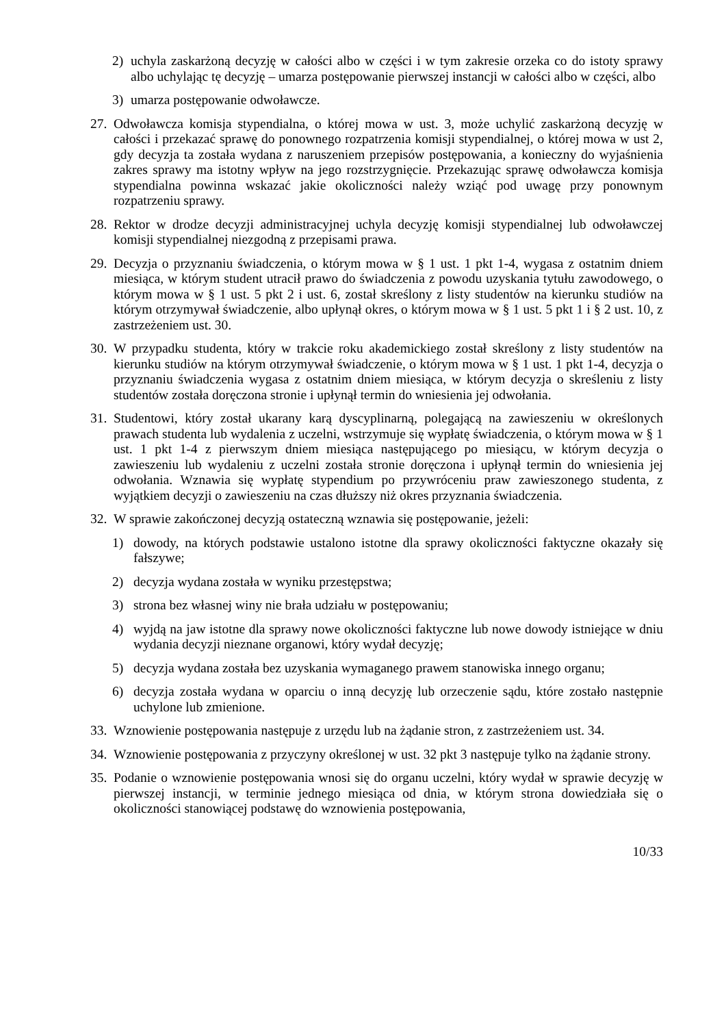2) uchyla zaskarżoną decyzję w całości albo w części i w tym zakresie orzeka co do istoty sprawy albo uchylając tę decyzję – umarza postępowanie pierwszej instancji w całości albo w części, albo
3) umarza postępowanie odwoławcze.
27. Odwoławcza komisja stypendialna, o której mowa w ust. 3, może uchylić zaskarżoną decyzję w całości i przekazać sprawę do ponownego rozpatrzenia komisji stypendialnej, o której mowa w ust 2, gdy decyzja ta została wydana z naruszeniem przepisów postępowania, a konieczny do wyjaśnienia zakres sprawy ma istotny wpływ na jego rozstrzygnięcie. Przekazując sprawę odwoławcza komisja stypendialna powinna wskazać jakie okoliczności należy wziąć pod uwagę przy ponownym rozpatrzeniu sprawy.
28. Rektor w drodze decyzji administracyjnej uchyla decyzję komisji stypendialnej lub odwoławczej komisji stypendialnej niezgodną z przepisami prawa.
29. Decyzja o przyznaniu świadczenia, o którym mowa w § 1 ust. 1 pkt 1-4, wygasa z ostatnim dniem miesiąca, w którym student utracił prawo do świadczenia z powodu uzyskania tytułu zawodowego, o którym mowa w § 1 ust. 5 pkt 2 i ust. 6, został skreślony z listy studentów na kierunku studiów na którym otrzymywał świadczenie, albo upłynął okres, o którym mowa w § 1 ust. 5 pkt 1 i § 2 ust. 10, z zastrzeżeniem ust. 30.
30. W przypadku studenta, który w trakcie roku akademickiego został skreślony z listy studentów na kierunku studiów na którym otrzymywał świadczenie, o którym mowa w § 1 ust. 1 pkt 1-4, decyzja o przyznaniu świadczenia wygasa z ostatnim dniem miesiąca, w którym decyzja o skreśleniu z listy studentów została doręczona stronie i upłynął termin do wniesienia jej odwołania.
31. Studentowi, który został ukarany karą dyscyplinarną, polegającą na zawieszeniu w określonych prawach studenta lub wydalenia z uczelni, wstrzymuje się wypłatę świadczenia, o którym mowa w § 1 ust. 1 pkt 1-4 z pierwszym dniem miesiąca następującego po miesiącu, w którym decyzja o zawieszeniu lub wydaleniu z uczelni została stronie doręczona i upłynął termin do wniesienia jej odwołania. Wznawia się wypłatę stypendium po przywróceniu praw zawieszonego studenta, z wyjątkiem decyzji o zawieszeniu na czas dłuższy niż okres przyznania świadczenia.
32. W sprawie zakończonej decyzją ostateczną wznawia się postępowanie, jeżeli:
1) dowody, na których podstawie ustalono istotne dla sprawy okoliczności faktyczne okazały się fałszywe;
2) decyzja wydana została w wyniku przestępstwa;
3) strona bez własnej winy nie brała udziału w postępowaniu;
4) wyjdą na jaw istotne dla sprawy nowe okoliczności faktyczne lub nowe dowody istniejące w dniu wydania decyzji nieznane organowi, który wydał decyzję;
5) decyzja wydana została bez uzyskania wymaganego prawem stanowiska innego organu;
6) decyzja została wydana w oparciu o inną decyzję lub orzeczenie sądu, które zostało następnie uchylone lub zmienione.
33. Wznowienie postępowania następuje z urzędu lub na żądanie stron, z zastrzeżeniem ust. 34.
34. Wznowienie postępowania z przyczyny określonej w ust. 32 pkt 3 następuje tylko na żądanie strony.
35. Podanie o wznowienie postępowania wnosi się do organu uczelni, który wydał w sprawie decyzję w pierwszej instancji, w terminie jednego miesiąca od dnia, w którym strona dowiedziała się o okoliczności stanowiącej podstawę do wznowienia postępowania,
10/33